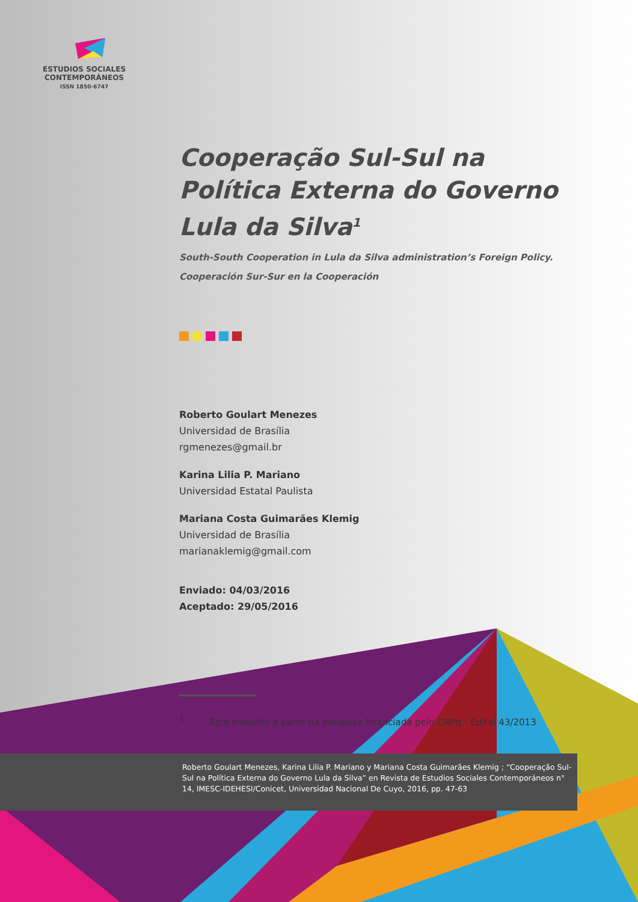ESTUDIOS SOCIALES
CONTEMPORÁNEOS
ISSN 1850-6747
Cooperação Sul-Sul na Política Externa do Governo Lula da Silva<sup>1</sup>
South-South Cooperation in Lula da Silva administration’s Foreign Policy.
Cooperación Sur-Sur en la Cooperación
Roberto Goulart Menezes
Universidad de Brasília
rgmenezes@gmail.br
Karina Lilia P. Mariano
Universidad Estatal Paulista
Mariana Costa Guimarães Klemig
Universidad de Brasília
marianaklemig@gmail.com
Enviado: 04/03/2016
Aceptado: 29/05/2016
<sup>1</sup> Este trabalho é parte da pesquisa financiada pelo CNPq - Edital 43/2013
Roberto Goulart Menezes, Karina Lilia P. Mariano y Mariana Costa Guimarães Klemig ; “Cooperação Sul-Sul na Política Externa do Governo Lula da Silva” en Revista de Estudios Sociales Contemporáneos n° 14, IMESC-IDEHESI/Conicet, Universidad Nacional De Cuyo, 2016, pp. 47-63